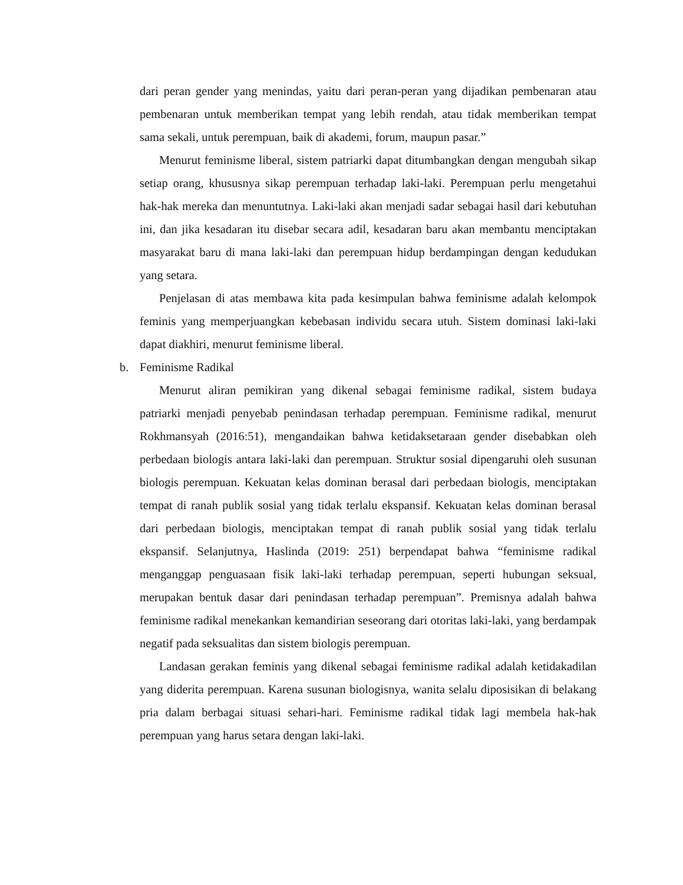dari peran gender yang menindas, yaitu dari peran-peran yang dijadikan pembenaran atau pembenaran untuk memberikan tempat yang lebih rendah, atau tidak memberikan tempat sama sekali, untuk perempuan, baik di akademi, forum, maupun pasar.”
Menurut feminisme liberal, sistem patriarki dapat ditumbangkan dengan mengubah sikap setiap orang, khususnya sikap perempuan terhadap laki-laki. Perempuan perlu mengetahui hak-hak mereka dan menuntutnya. Laki-laki akan menjadi sadar sebagai hasil dari kebutuhan ini, dan jika kesadaran itu disebar secara adil, kesadaran baru akan membantu menciptakan masyarakat baru di mana laki-laki dan perempuan hidup berdampingan dengan kedudukan yang setara.
Penjelasan di atas membawa kita pada kesimpulan bahwa feminisme adalah kelompok feminis yang memperjuangkan kebebasan individu secara utuh. Sistem dominasi laki-laki dapat diakhiri, menurut feminisme liberal.
b. Feminisme Radikal
Menurut aliran pemikiran yang dikenal sebagai feminisme radikal, sistem budaya patriarki menjadi penyebab penindasan terhadap perempuan. Feminisme radikal, menurut Rokhmansyah (2016:51), mengandaikan bahwa ketidaksetaraan gender disebabkan oleh perbedaan biologis antara laki-laki dan perempuan. Struktur sosial dipengaruhi oleh susunan biologis perempuan. Kekuatan kelas dominan berasal dari perbedaan biologis, menciptakan tempat di ranah publik sosial yang tidak terlalu ekspansif. Kekuatan kelas dominan berasal dari perbedaan biologis, menciptakan tempat di ranah publik sosial yang tidak terlalu ekspansif. Selanjutnya, Haslinda (2019: 251) berpendapat bahwa “feminisme radikal menganggap penguasaan fisik laki-laki terhadap perempuan, seperti hubungan seksual, merupakan bentuk dasar dari penindasan terhadap perempuan”. Premisnya adalah bahwa feminisme radikal menekankan kemandirian seseorang dari otoritas laki-laki, yang berdampak negatif pada seksualitas dan sistem biologis perempuan.
Landasan gerakan feminis yang dikenal sebagai feminisme radikal adalah ketidakadilan yang diderita perempuan. Karena susunan biologisnya, wanita selalu diposisikan di belakang pria dalam berbagai situasi sehari-hari. Feminisme radikal tidak lagi membela hak-hak perempuan yang harus setara dengan laki-laki.